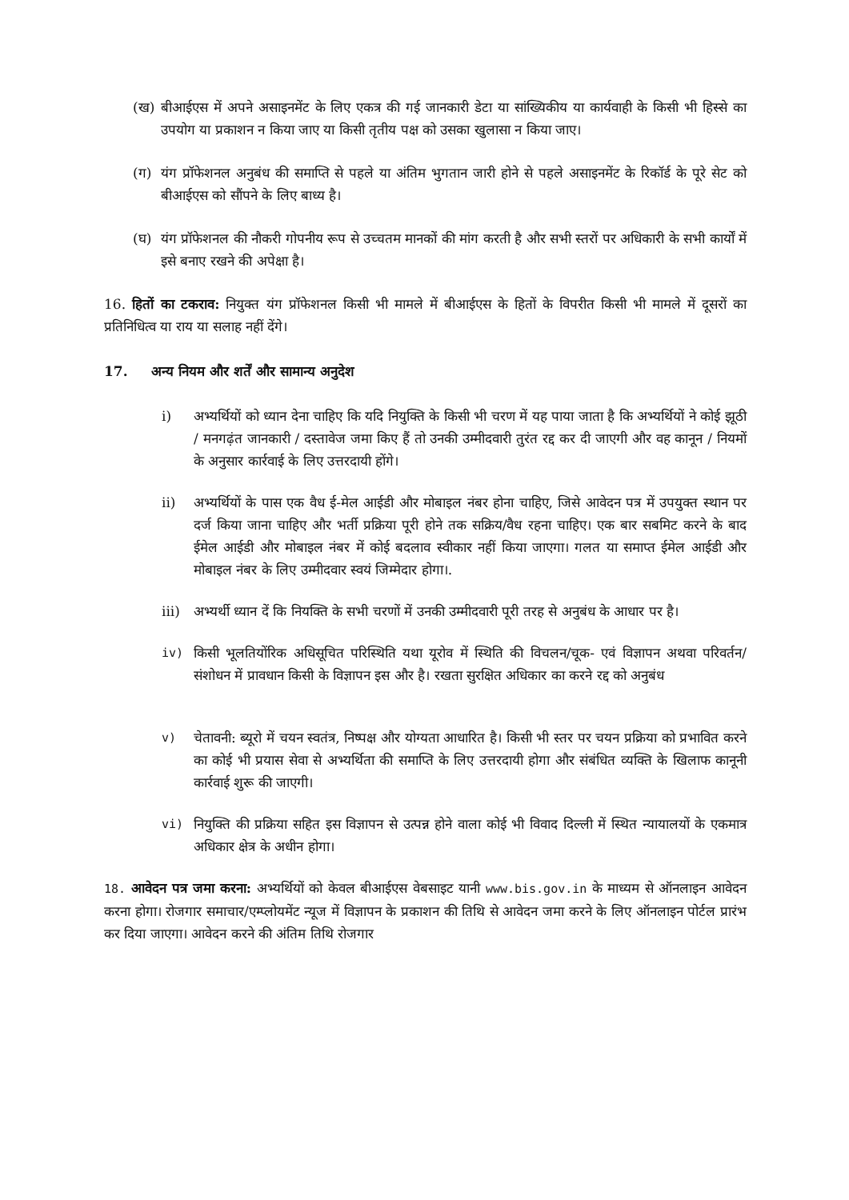(ख) बीआईएस में अपने असाइनमेंट के लिए एकत्र की गई जानकारी डेटा या सांख्यिकीय या कार्यवाही के किसी भी हिस्से का उपयोग या प्रकाशन न किया जाए या किसी तृतीय पक्ष को उसका खुलासा न किया जाए।
(ग) यंग प्रॉफेशनल अनुबंध की समाप्ति से पहले या अंतिम भुगतान जारी होने से पहले असाइनमेंट के रिकॉर्ड के पूरे सेट को बीआईएस को सौंपने के लिए बाध्य है।
(घ) यंग प्रॉफेशनल की नौकरी गोपनीय रूप से उच्चतम मानकों की मांग करती है और सभी स्तरों पर अधिकारी के सभी कार्यों में इसे बनाए रखने की अपेक्षा है।
16. हितों का टकराव: नियुक्त यंग प्रॉफेशनल किसी भी मामले में बीआईएस के हितों के विपरीत किसी भी मामले में दूसरों का प्रतिनिधित्व या राय या सलाह नहीं देंगे।
17. अन्य नियम और शर्तें और सामान्य अनुदेश
i) अभ्यर्थियों को ध्यान देना चाहिए कि यदि नियुक्ति के किसी भी चरण में यह पाया जाता है कि अभ्यर्थियों ने कोई झूठी / मनगढ़ंत जानकारी / दस्तावेज जमा किए हैं तो उनकी उम्मीदवारी तुरंत रद्द कर दी जाएगी और वह कानून / नियमों के अनुसार कार्रवाई के लिए उत्तरदायी होंगे।
ii) अभ्यर्थियों के पास एक वैध ई-मेल आईडी और मोबाइल नंबर होना चाहिए, जिसे आवेदन पत्र में उपयुक्त स्थान पर दर्ज किया जाना चाहिए और भर्ती प्रक्रिया पूरी होने तक सक्रिय/वैध रहना चाहिए। एक बार सबमिट करने के बाद ईमेल आईडी और मोबाइल नंबर में कोई बदलाव स्वीकार नहीं किया जाएगा। गलत या समाप्त ईमेल आईडी और मोबाइल नंबर के लिए उम्मीदवार स्वयं जिम्मेदार होगा।.
iii) अभ्यर्थी ध्यान दें कि नियक्ति के सभी चरणों में उनकी उम्मीदवारी पूरी तरह से अनुबंध के आधार पर है।
iv) किसी भूलतियोंरिक अधिसूचित परिस्थिति यथा यूरोव में स्थिति की विचलन/चूक- एवं विज्ञापन अथवा परिवर्तन/संशोधन में प्रावधान किसी के विज्ञापन इस और है। रखता सुरक्षित अधिकार का करने रद्द को अनुबंध
v) चेतावनी: ब्यूरो में चयन स्वतंत्र, निष्पक्ष और योग्यता आधारित है। किसी भी स्तर पर चयन प्रक्रिया को प्रभावित करने का कोई भी प्रयास सेवा से अभ्यर्थिता की समाप्ति के लिए उत्तरदायी होगा और संबंधित व्यक्ति के खिलाफ कानूनी कार्रवाई शुरू की जाएगी।
vi) नियुक्ति की प्रक्रिया सहित इस विज्ञापन से उत्पन्न होने वाला कोई भी विवाद दिल्ली में स्थित न्यायालयों के एकमात्र अधिकार क्षेत्र के अधीन होगा।
18. आवेदन पत्र जमा करना: अभ्यर्थियों को केवल बीआईएस वेबसाइट यानी www.bis.gov.in के माध्यम से ऑनलाइन आवेदन करना होगा। रोजगार समाचार/एम्प्लोयमेंट न्यूज में विज्ञापन के प्रकाशन की तिथि से आवेदन जमा करने के लिए ऑनलाइन पोर्टल प्रारंभ कर दिया जाएगा। आवेदन करने की अंतिम तिथि रोजगार